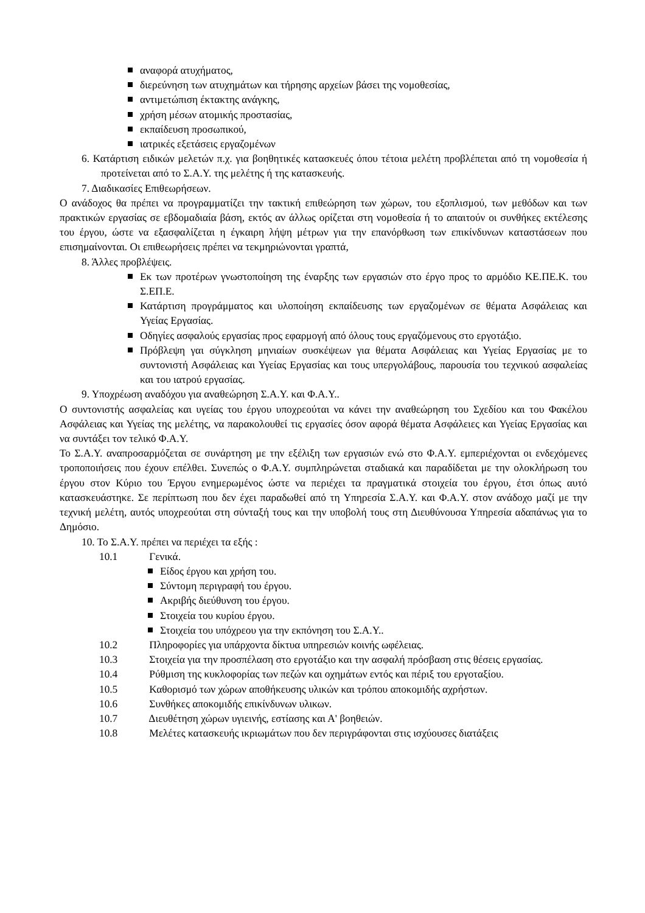αναφορά ατυχήματος,
διερεύνηση των ατυχημάτων και τήρησης αρχείων βάσει της νομοθεσίας,
αντιμετώπιση έκτακτης ανάγκης,
χρήση μέσων ατομικής προστασίας,
εκπαίδευση προσωπικού,
ιατρικές εξετάσεις εργαζομένων
6. Κατάρτιση ειδικών μελετών π.χ. για βοηθητικές κατασκευές όπου τέτοια μελέτη προβλέπεται από τη νομοθεσία ή προτείνεται από το Σ.Α.Υ. της μελέτης ή της κατασκευής.
7. Διαδικασίες Επιθεωρήσεων.
Ο ανάδοχος θα πρέπει να προγραμματίζει την τακτική επιθεώρηση των χώρων, του εξοπλισμού, των μεθόδων και των πρακτικών εργασίας σε εβδομαδιαία βάση, εκτός αν άλλως ορίζεται στη νομοθεσία ή το απαιτούν οι συνθήκες εκτέλεσης του έργου, ώστε να εξασφαλίζεται η έγκαιρη λήψη μέτρων για την επανόρθωση των επικίνδυνων καταστάσεων που επισημαίνονται. Οι επιθεωρήσεις πρέπει να τεκμηριώνονται γραπτά,
8. Άλλες προβλέψεις.
Εκ των προτέρων γνωστοποίηση της έναρξης των εργασιών στο έργο προς το αρμόδιο ΚΕ.ΠΕ.Κ. του Σ.ΕΠ.Ε.
Κατάρτιση προγράμματος και υλοποίηση εκπαίδευσης των εργαζομένων σε θέματα Ασφάλειας και Υγείας Εργασίας.
Οδηγίες ασφαλούς εργασίας προς εφαρμογή από όλους τους εργαζόμενους στο εργοτάξιο.
Πρόβλεψη γαι σύγκληση μηνιαίων συσκέψεων για θέματα Ασφάλειας και Υγείας Εργασίας με το συντονιστή Ασφάλειας και Υγείας Εργασίας και τους υπεργολάβους, παρουσία του τεχνικού ασφαλείας και του ιατρού εργασίας.
9. Υποχρέωση αναδόχου για αναθεώρηση Σ.Α.Υ. και Φ.Α.Υ..
Ο συντονιστής ασφαλείας και υγείας του έργου υποχρεούται να κάνει την αναθεώρηση του Σχεδίου και του Φακέλου Ασφάλειας και Υγείας της μελέτης, να παρακολουθεί τις εργασίες όσον αφορά θέματα Ασφάλειες και Υγείας Εργασίας και να συντάξει τον τελικό Φ.Α.Υ.
Το Σ.Α.Υ. αναπροσαρμόζεται σε συνάρτηση με την εξέλιξη των εργασιών ενώ στο Φ.Α.Υ. εμπεριέχονται οι ενδεχόμενες τροποποιήσεις που έχουν επέλθει. Συνεπώς ο Φ.Α.Υ. συμπληρώνεται σταδιακά και παραδίδεται με την ολοκλήρωση του έργου στον Κύριο του Έργου ενημερωμένος ώστε να περιέχει τα πραγματικά στοιχεία του έργου, έτσι όπως αυτό κατασκευάστηκε. Σε περίπτωση που δεν έχει παραδωθεί από τη Υπηρεσία Σ.Α.Υ. και Φ.Α.Υ. στον ανάδοχο μαζί με την τεχνική μελέτη, αυτός υποχρεούται στη σύνταξή τους και την υποβολή τους στη Διευθύνουσα Υπηρεσία αδαπάνως για το Δημόσιο.
10. Το Σ.Α.Υ. πρέπει να περιέχει τα εξής :
10.1 Γενικά.
Είδος έργου και χρήση του.
Σύντομη περιγραφή του έργου.
Ακριβής διεύθυνση του έργου.
Στοιχεία του κυρίου έργου.
Στοιχεία του υπόχρεου για την εκπόνηση του Σ.Α.Υ..
10.2 Πληροφορίες για υπάρχοντα δίκτυα υπηρεσιών κοινής ωφέλειας.
10.3 Στοιχεία για την προσπέλαση στο εργοτάξιο και την ασφαλή πρόσβαση στις θέσεις εργασίας.
10.4 Ρύθμιση της κυκλοφορίας των πεζών και οχημάτων εντός και πέριξ του εργοταξίου.
10.5 Καθορισμό των χώρων αποθήκευσης υλικών και τρόπου αποκομιδής αχρήστων.
10.6 Συνθήκες αποκομιδής επικίνδυνων υλικων.
10.7 Διευθέτηση χώρων υγιεινής, εστίασης και Α' βοηθειών.
10.8 Μελέτες κατασκευής ικριωμάτων που δεν περιγράφονται στις ισχύουσες διατάξεις